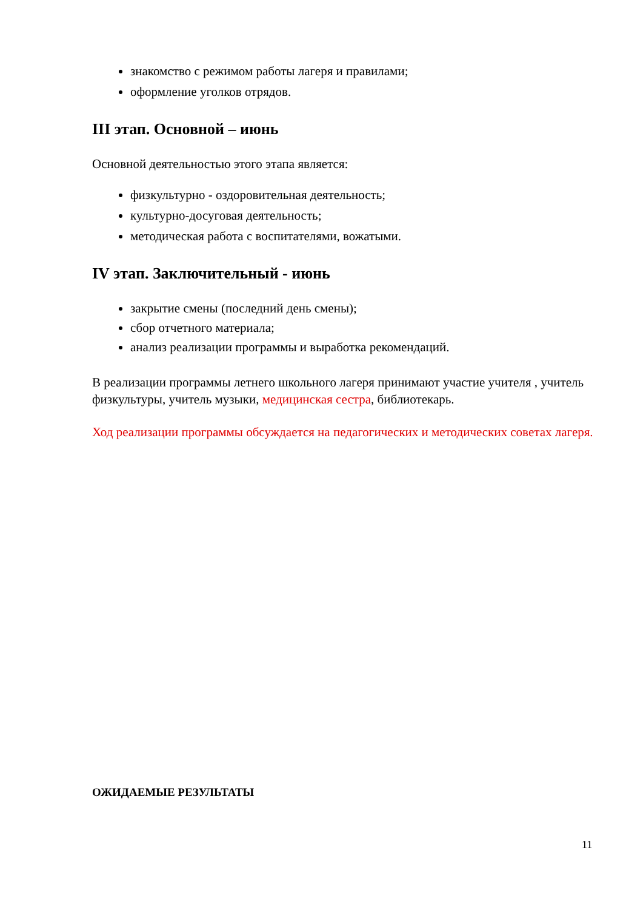знакомство с режимом работы лагеря и правилами;
оформление уголков отрядов.
III этап. Основной – июнь
Основной деятельностью этого этапа является:
физкультурно - оздоровительная деятельность;
культурно-досуговая деятельность;
методическая работа с воспитателями, вожатыми.
IV этап. Заключительный - июнь
закрытие смены (последний день смены);
сбор отчетного материала;
анализ реализации программы и выработка рекомендаций.
В реализации программы летнего школьного лагеря принимают участие учителя , учитель физкультуры, учитель музыки, медицинская сестра, библиотекарь.
Ход реализации программы обсуждается на педагогических и методических советах лагеря.
ОЖИДАЕМЫЕ РЕЗУЛЬТАТЫ
11